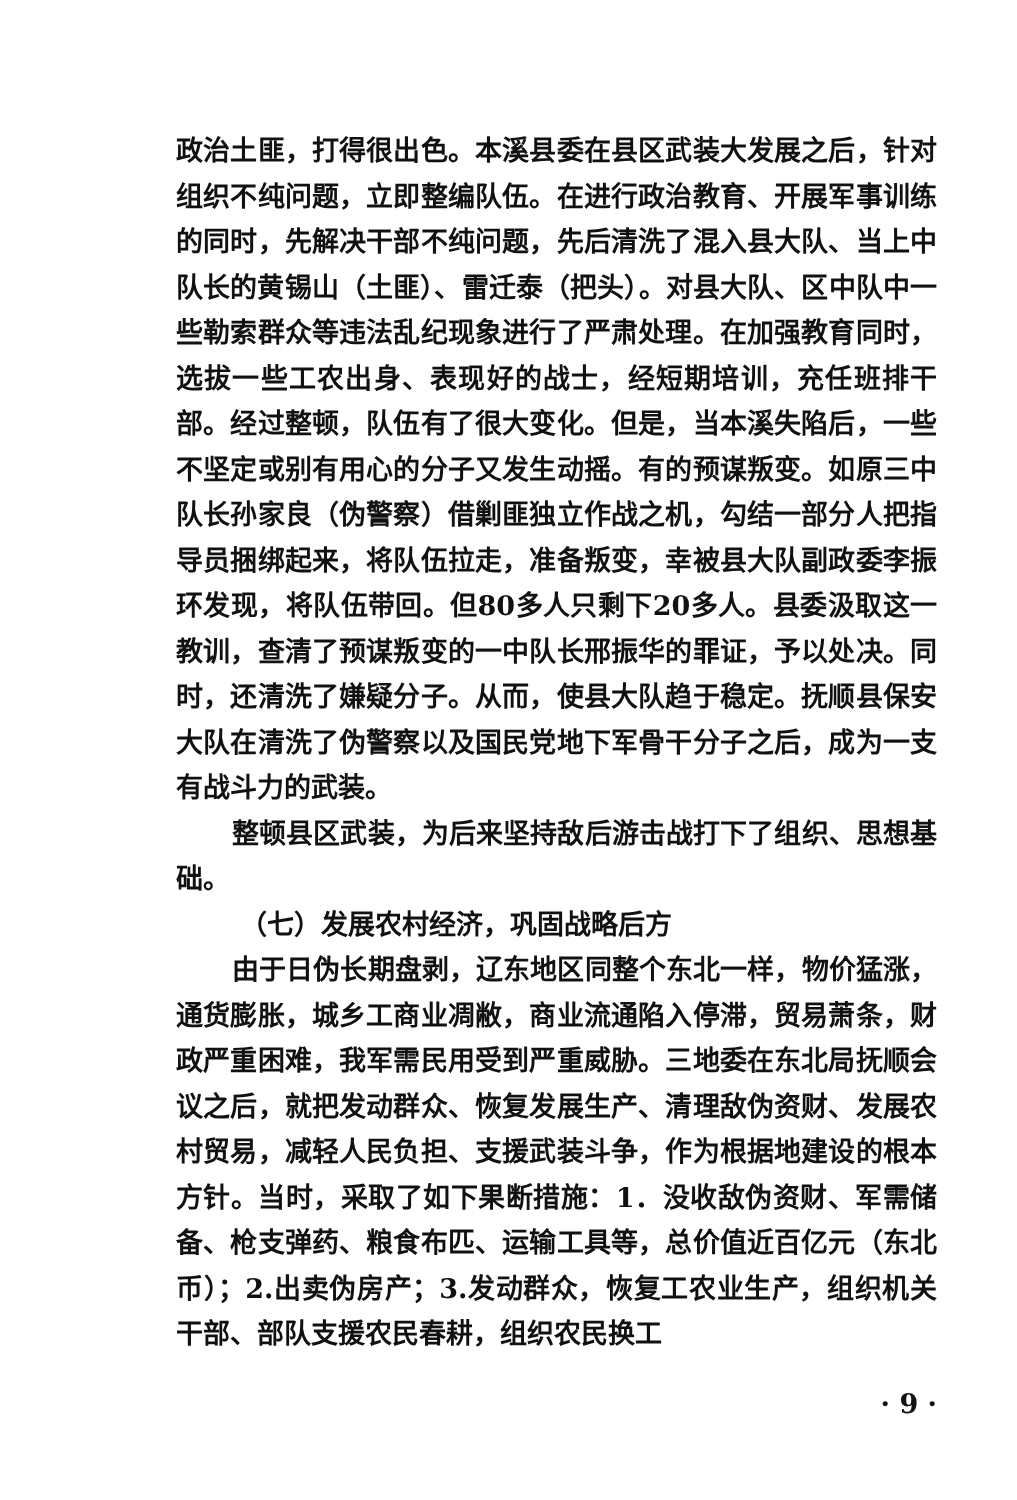政治土匪，打得很出色。本溪县委在县区武装大发展之后，针对组织不纯问题，立即整编队伍。在进行政治教育、开展军事训练的同时，先解决干部不纯问题，先后清洗了混入县大队、当上中队长的黄锡山（土匪）、雷迁泰（把头）。对县大队、区中队中一些勒索群众等违法乱纪现象进行了严肃处理。在加强教育同时，选拔一些工农出身、表现好的战士，经短期培训，充任班排干部。经过整顿，队伍有了很大变化。但是，当本溪失陷后，一些不坚定或别有用心的分子又发生动摇。有的预谋叛变。如原三中队长孙家良（伪警察）借剿匪独立作战之机，勾结一部分人把指导员捆绑起来，将队伍拉走，准备叛变，幸被县大队副政委李振环发现，将队伍带回。但80多人只剩下20多人。县委汲取这一教训，查清了预谋叛变的一中队长邢振华的罪证，予以处决。同时，还清洗了嫌疑分子。从而，使县大队趋于稳定。抚顺县保安大队在清洗了伪警察以及国民党地下军骨干分子之后，成为一支有战斗力的武装。
整顿县区武装，为后来坚持敌后游击战打下了组织、思想基础。
（七）发展农村经济，巩固战略后方
由于日伪长期盘剥，辽东地区同整个东北一样，物价猛涨，通货膨胀，城乡工商业凋敝，商业流通陷入停滞，贸易萧条，财政严重困难，我军需民用受到严重威胁。三地委在东北局抚顺会议之后，就把发动群众、恢复发展生产、清理敌伪资财、发展农村贸易，减轻人民负担、支援武装斗争，作为根据地建设的根本方针。当时，采取了如下果断措施：1．没收敌伪资财、军需储备、枪支弹药、粮食布匹、运输工具等，总价值近百亿元（东北币）；2.出卖伪房产；3.发动群众，恢复工农业生产，组织机关干部、部队支援农民春耕，组织农民换工
· 9 ·